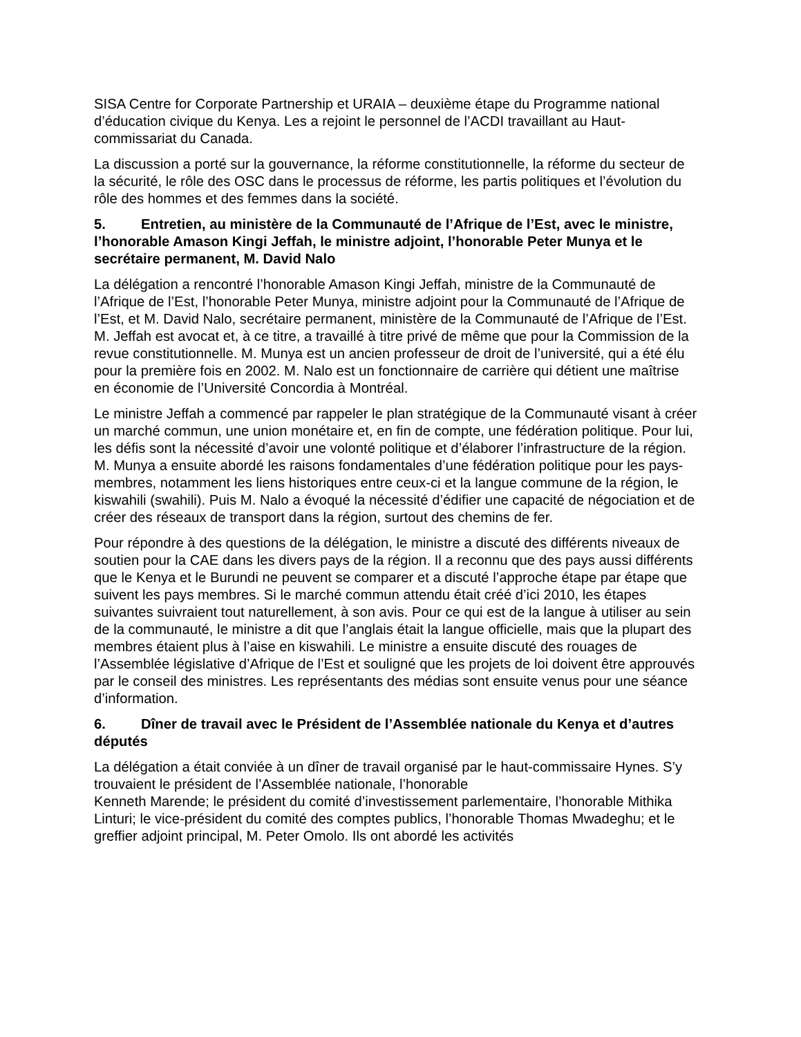SISA Centre for Corporate Partnership et URAIA – deuxième étape du Programme national d’éducation civique du Kenya. Les a rejoint le personnel de l’ACDI travaillant au Haut-commissariat du Canada.
La discussion a porté sur la gouvernance, la réforme constitutionnelle, la réforme du secteur de la sécurité, le rôle des OSC dans le processus de réforme, les partis politiques et l’évolution du rôle des hommes et des femmes dans la société.
5. Entretien, au ministère de la Communauté de l’Afrique de l’Est, avec le ministre, l’honorable Amason Kingi Jeffah, le ministre adjoint, l’honorable Peter Munya et le secrétaire permanent, M. David Nalo
La délégation a rencontré l’honorable Amason Kingi Jeffah, ministre de la Communauté de l’Afrique de l’Est, l’honorable Peter Munya, ministre adjoint pour la Communauté de l’Afrique de l’Est, et M. David Nalo, secrétaire permanent, ministère de la Communauté de l’Afrique de l’Est. M. Jeffah est avocat et, à ce titre, a travaillé à titre privé de même que pour la Commission de la revue constitutionnelle. M. Munya est un ancien professeur de droit de l’université, qui a été élu pour la première fois en 2002. M. Nalo est un fonctionnaire de carrière qui détient une maîtrise en économie de l’Université Concordia à Montréal.
Le ministre Jeffah a commencé par rappeler le plan stratégique de la Communauté visant à créer un marché commun, une union monétaire et, en fin de compte, une fédération politique. Pour lui, les défis sont la nécessité d’avoir une volonté politique et d’élaborer l’infrastructure de la région. M. Munya a ensuite abordé les raisons fondamentales d’une fédération politique pour les pays-membres, notamment les liens historiques entre ceux-ci et la langue commune de la région, le kiswahili (swahili). Puis M. Nalo a évoqué la nécessité d’édifier une capacité de négociation et de créer des réseaux de transport dans la région, surtout des chemins de fer.
Pour répondre à des questions de la délégation, le ministre a discuté des différents niveaux de soutien pour la CAE dans les divers pays de la région. Il a reconnu que des pays aussi différents que le Kenya et le Burundi ne peuvent se comparer et a discuté l’approche étape par étape que suivent les pays membres. Si le marché commun attendu était créé d’ici 2010, les étapes suivantes suivraient tout naturellement, à son avis. Pour ce qui est de la langue à utiliser au sein de la communauté, le ministre a dit que l’anglais était la langue officielle, mais que la plupart des membres étaient plus à l’aise en kiswahili. Le ministre a ensuite discuté des rouages de l’Assemblée législative d’Afrique de l’Est et souligné que les projets de loi doivent être approuvés par le conseil des ministres. Les représentants des médias sont ensuite venus pour une séance d’information.
6. Dîner de travail avec le Président de l’Assemblée nationale du Kenya et d’autres députés
La délégation a était conviée à un dîner de travail organisé par le haut-commissaire Hynes. S’y trouvaient le président de l’Assemblée nationale, l’honorable
Kenneth Marende; le président du comité d’investissement parlementaire, l’honorable Mithika Linturi; le vice-président du comité des comptes publics, l’honorable Thomas Mwadeghu; et le greffier adjoint principal, M. Peter Omolo. Ils ont abordé les activités